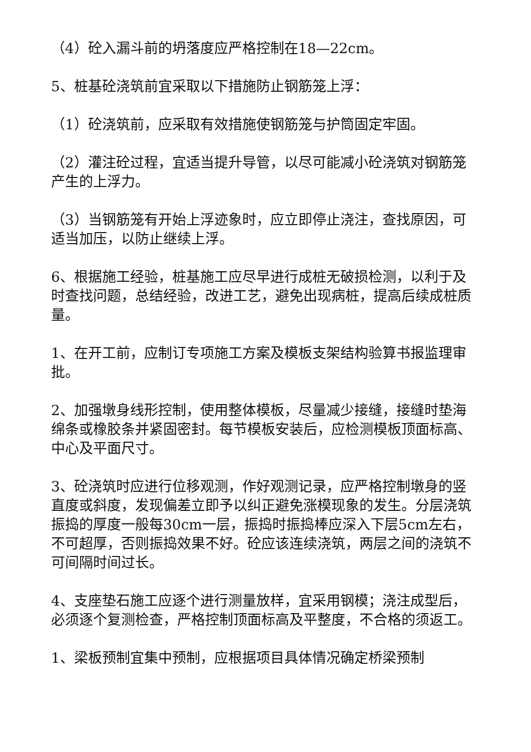（4）砼入漏斗前的坍落度应严格控制在18—22cm。
5、桩基砼浇筑前宜采取以下措施防止钢筋笼上浮：
（1）砼浇筑前，应采取有效措施使钢筋笼与护筒固定牢固。
（2）灌注砼过程，宜适当提升导管，以尽可能减小砼浇筑对钢筋笼产生的上浮力。
（3）当钢筋笼有开始上浮迹象时，应立即停止浇注，查找原因，可适当加压，以防止继续上浮。
6、根据施工经验，桩基施工应尽早进行成桩无破损检测，以利于及时查找问题，总结经验，改进工艺，避免出现病桩，提高后续成桩质量。
1、在开工前，应制订专项施工方案及模板支架结构验算书报监理审批。
2、加强墩身线形控制，使用整体模板，尽量减少接缝，接缝时垫海绵条或橡胶条并紧固密封。每节模板安装后，应检测模板顶面标高、中心及平面尺寸。
3、砼浇筑时应进行位移观测，作好观测记录，应严格控制墩身的竖直度或斜度，发现偏差立即予以纠正避免涨模现象的发生。分层浇筑振捣的厚度一般每30cm一层，振捣时振捣棒应深入下层5cm左右，不可超厚，否则振捣效果不好。砼应该连续浇筑，两层之间的浇筑不可间隔时间过长。
4、支座垫石施工应逐个进行测量放样，宜采用钢模；浇注成型后，必须逐个复测检查，严格控制顶面标高及平整度，不合格的须返工。
1、梁板预制宜集中预制，应根据项目具体情况确定桥梁预制